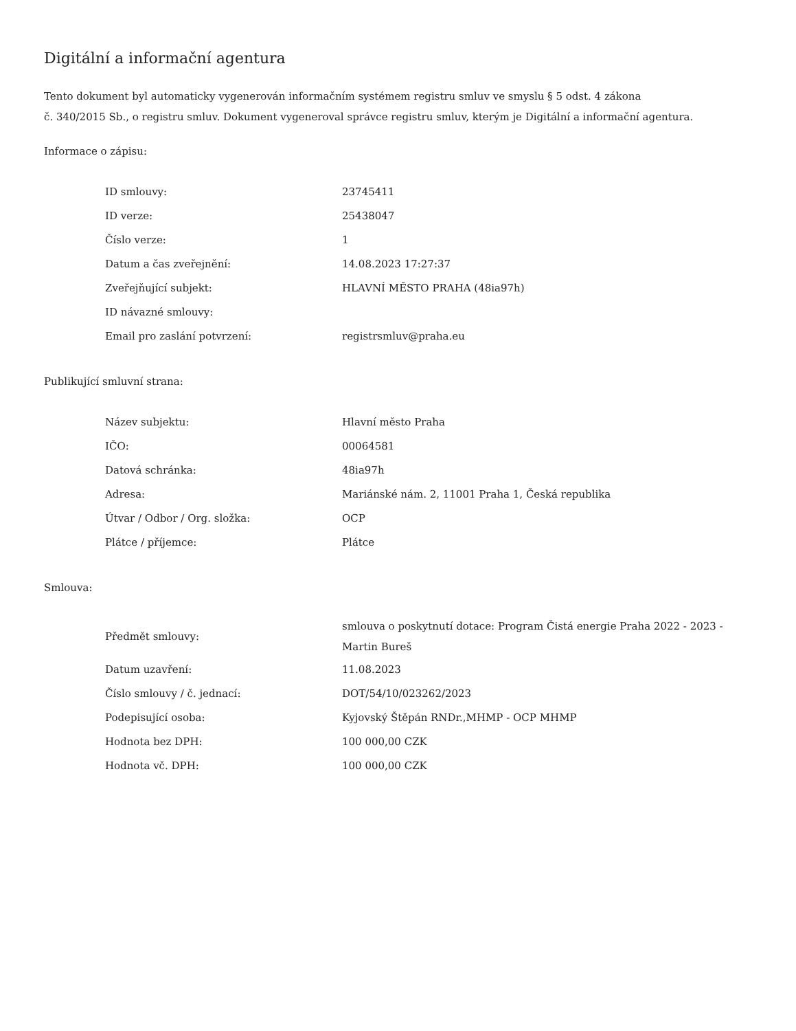Digitální a informační agentura
Tento dokument byl automaticky vygenerován informačním systémem registru smluv ve smyslu § 5 odst. 4 zákona
č. 340/2015 Sb., o registru smluv. Dokument vygeneroval správce registru smluv, kterým je Digitální a informační agentura.
Informace o zápisu:
| ID smlouvy: | 23745411 |
| ID verze: | 25438047 |
| Číslo verze: | 1 |
| Datum a čas zveřejnění: | 14.08.2023 17:27:37 |
| Zveřejňující subjekt: | HLAVNÍ MĚSTO PRAHA (48ia97h) |
| ID návazné smlouvy: | |
| Email pro zaslání potvrzení: | registrsmluv@praha.eu |
Publikující smluvní strana:
| Název subjektu: | Hlavní město Praha |
| IČO: | 00064581 |
| Datová schránka: | 48ia97h |
| Adresa: | Mariánské nám. 2, 11001 Praha 1, Česká republika |
| Útvar / Odbor / Org. složka: | OCP |
| Plátce / příjemce: | Plátce |
Smlouva:
| Předmět smlouvy: | smlouva o poskytnutí dotace: Program Čistá energie Praha 2022 - 2023 - Martin Bureš |
| Datum uzavření: | 11.08.2023 |
| Číslo smlouvy / č. jednací: | DOT/54/10/023262/2023 |
| Podepisující osoba: | Kyjovský Štěpán RNDr.,MHMP - OCP MHMP |
| Hodnota bez DPH: | 100 000,00 CZK |
| Hodnota vč. DPH: | 100 000,00 CZK |